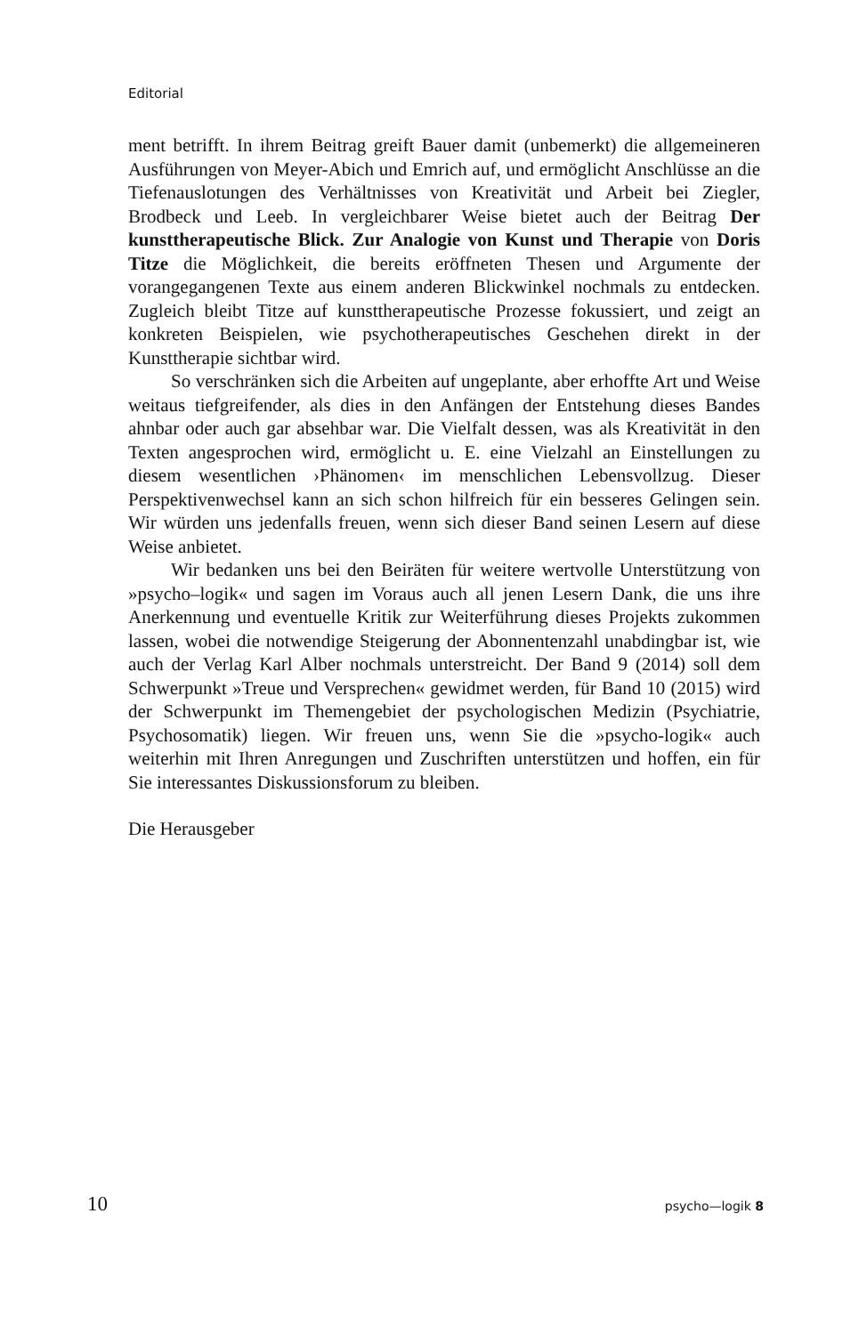Editorial
ment betrifft. In ihrem Beitrag greift Bauer damit (unbemerkt) die allgemeineren Ausführungen von Meyer-Abich und Emrich auf, und ermöglicht Anschlüsse an die Tiefenauslotungen des Verhältnisses von Kreativität und Arbeit bei Ziegler, Brodbeck und Leeb. In vergleichbarer Weise bietet auch der Beitrag Der kunsttherapeutische Blick. Zur Analogie von Kunst und Therapie von Doris Titze die Möglichkeit, die bereits eröffneten Thesen und Argumente der vorangegangenen Texte aus einem anderen Blickwinkel nochmals zu entdecken. Zugleich bleibt Titze auf kunsttherapeutische Prozesse fokussiert, und zeigt an konkreten Beispielen, wie psychotherapeutisches Geschehen direkt in der Kunsttherapie sichtbar wird.
So verschränken sich die Arbeiten auf ungeplante, aber erhoffte Art und Weise weitaus tiefgreifender, als dies in den Anfängen der Entstehung dieses Bandes ahnbar oder auch gar absehbar war. Die Vielfalt dessen, was als Kreativität in den Texten angesprochen wird, ermöglicht u. E. eine Vielzahl an Einstellungen zu diesem wesentlichen ›Phänomen‹ im menschlichen Lebensvollzug. Dieser Perspektivenwechsel kann an sich schon hilfreich für ein besseres Gelingen sein. Wir würden uns jedenfalls freuen, wenn sich dieser Band seinen Lesern auf diese Weise anbietet.
Wir bedanken uns bei den Beiräten für weitere wertvolle Unterstützung von »psycho–logik« und sagen im Voraus auch all jenen Lesern Dank, die uns ihre Anerkennung und eventuelle Kritik zur Weiterführung dieses Projekts zukommen lassen, wobei die notwendige Steigerung der Abonnentenzahl unabdingbar ist, wie auch der Verlag Karl Alber nochmals unterstreicht. Der Band 9 (2014) soll dem Schwerpunkt »Treue und Versprechen« gewidmet werden, für Band 10 (2015) wird der Schwerpunkt im Themengebiet der psychologischen Medizin (Psychiatrie, Psychosomatik) liegen. Wir freuen uns, wenn Sie die »psycho-logik« auch weiterhin mit Ihren Anregungen und Zuschriften unterstützen und hoffen, ein für Sie interessantes Diskussionsforum zu bleiben.
Die Herausgeber
10 psycho—logik 8